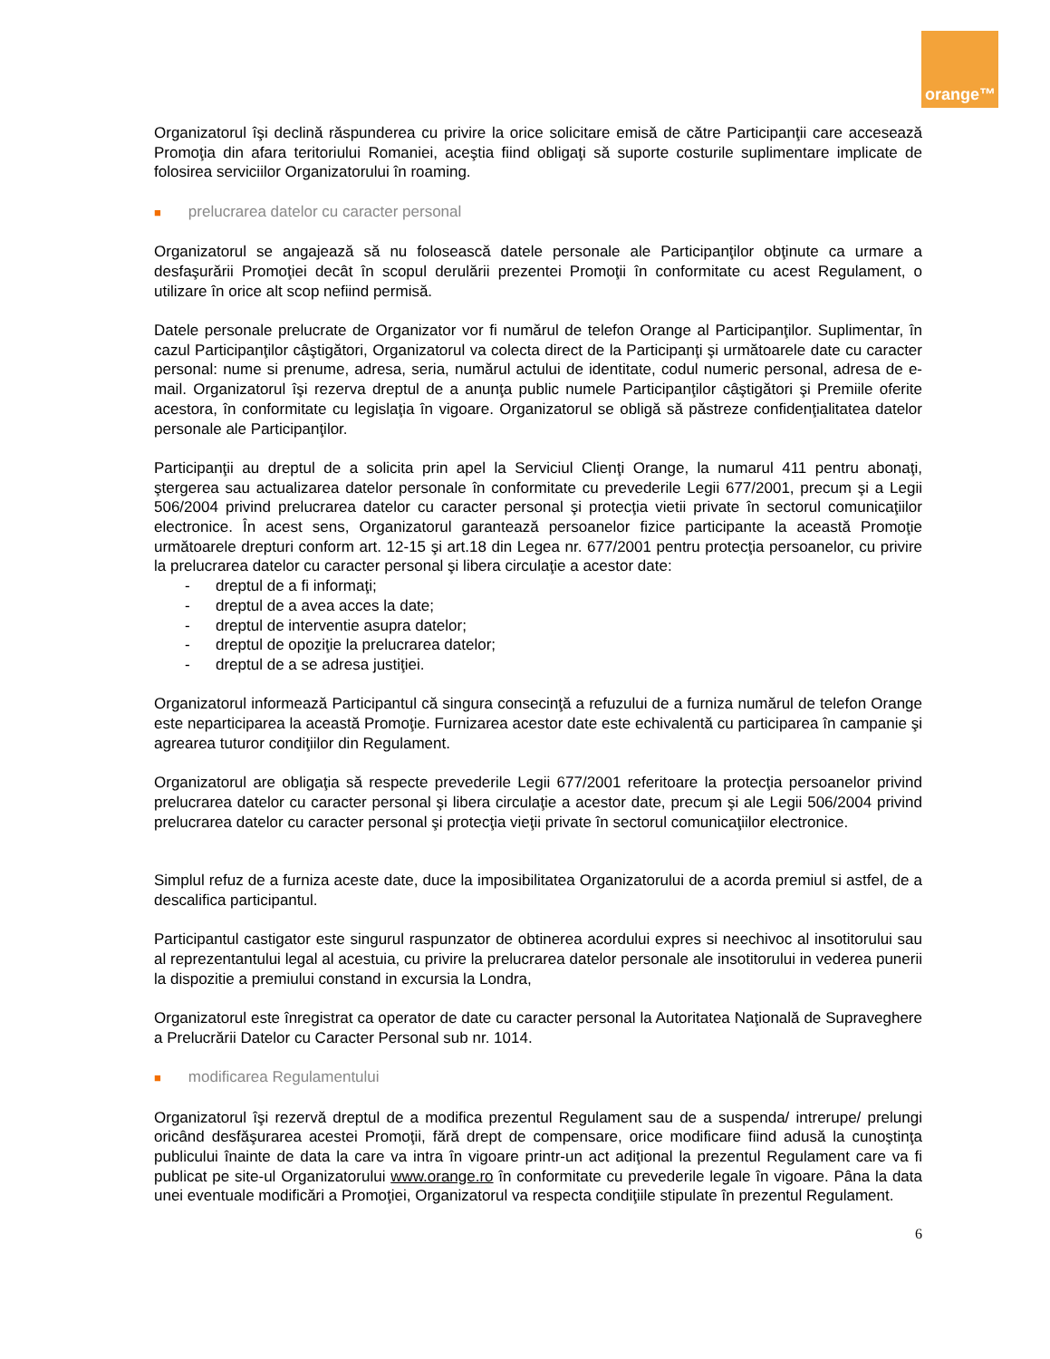orange™
Organizatorul îşi declină răspunderea cu privire la orice solicitare emisă de către Participanţii care accesează Promoţia din afara teritoriului Romaniei, aceştia fiind obligaţi să suporte costurile suplimentare implicate de folosirea serviciilor Organizatorului în roaming.
■ prelucrarea datelor cu caracter personal
Organizatorul se angajează să nu folosească datele personale ale Participanţilor obţinute ca urmare a desfaşurării Promoţiei decât în scopul derulării prezentei Promoţii în conformitate cu acest Regulament, o utilizare în orice alt scop nefiind permisă.
Datele personale prelucrate de Organizator vor fi numărul de telefon Orange al Participanţilor. Suplimentar, în cazul Participanţilor câştigători, Organizatorul va colecta direct de la Participanţi şi următoarele date cu caracter personal: nume si prenume, adresa, seria, numărul actului de identitate, codul numeric personal, adresa de e-mail. Organizatorul îşi rezerva dreptul de a anunţa public numele Participanţilor câştigători şi Premiile oferite acestora, în conformitate cu legislaţia în vigoare. Organizatorul se obligă să păstreze confidenţialitatea datelor personale ale Participanţilor.
Participanţii au dreptul de a solicita prin apel la Serviciul Clienţi Orange, la numarul 411 pentru abonaţi, ştergerea sau actualizarea datelor personale în conformitate cu prevederile Legii 677/2001, precum şi a Legii 506/2004 privind prelucrarea datelor cu caracter personal şi protecţia vietii private în sectorul comunicaţiilor electronice. În acest sens, Organizatorul garantează persoanelor fizice participante la această Promoţie următoarele drepturi conform art. 12-15 şi art.18 din Legea nr. 677/2001 pentru protecţia persoanelor, cu privire la prelucrarea datelor cu caracter personal şi libera circulaţie a acestor date:
- dreptul de a fi informaţi;
- dreptul de a avea acces la date;
- dreptul de interventie asupra datelor;
- dreptul de opoziţie la prelucrarea datelor;
- dreptul de a se adresa justiţiei.
Organizatorul informează Participantul că singura consecinţă a refuzului de a furniza numărul de telefon Orange este neparticiparea la această Promoţie. Furnizarea acestor date este echivalentă cu participarea în campanie şi agrearea tuturor condiţiilor din Regulament.
Organizatorul are obligaţia să respecte prevederile Legii 677/2001 referitoare la protecţia persoanelor privind prelucrarea datelor cu caracter personal şi libera circulaţie a acestor date, precum şi ale Legii 506/2004 privind prelucrarea datelor cu caracter personal şi protecţia vieţii private în sectorul comunicaţiilor electronice.
Simplul refuz de a furniza aceste date, duce la imposibilitatea Organizatorului de a acorda premiul si astfel, de a descalifica participantul.
Participantul castigator este singurul raspunzator de obtinerea acordului expres si neechivoc al insotitorului sau al reprezentantului legal al acestuia, cu privire la prelucrarea datelor personale ale insotitorului in vederea punerii la dispozitie a premiului constand in excursia la Londra,
Organizatorul este înregistrat ca operator de date cu caracter personal la Autoritatea Naţională de Supraveghere a Prelucrării Datelor cu Caracter Personal sub nr. 1014.
■ modificarea Regulamentului
Organizatorul îşi rezervă dreptul de a modifica prezentul Regulament sau de a suspenda/ intrerupe/ prelungi oricând desfăşurarea acestei Promoţii, fără drept de compensare, orice modificare fiind adusă la cunoştinţa publicului înainte de data la care va intra în vigoare printr-un act adiţional la prezentul Regulament care va fi publicat pe site-ul Organizatorului www.orange.ro în conformitate cu prevederile legale în vigoare. Pâna la data unei eventuale modificări a Promoţiei, Organizatorul va respecta condiţiile stipulate în prezentul Regulament.
6